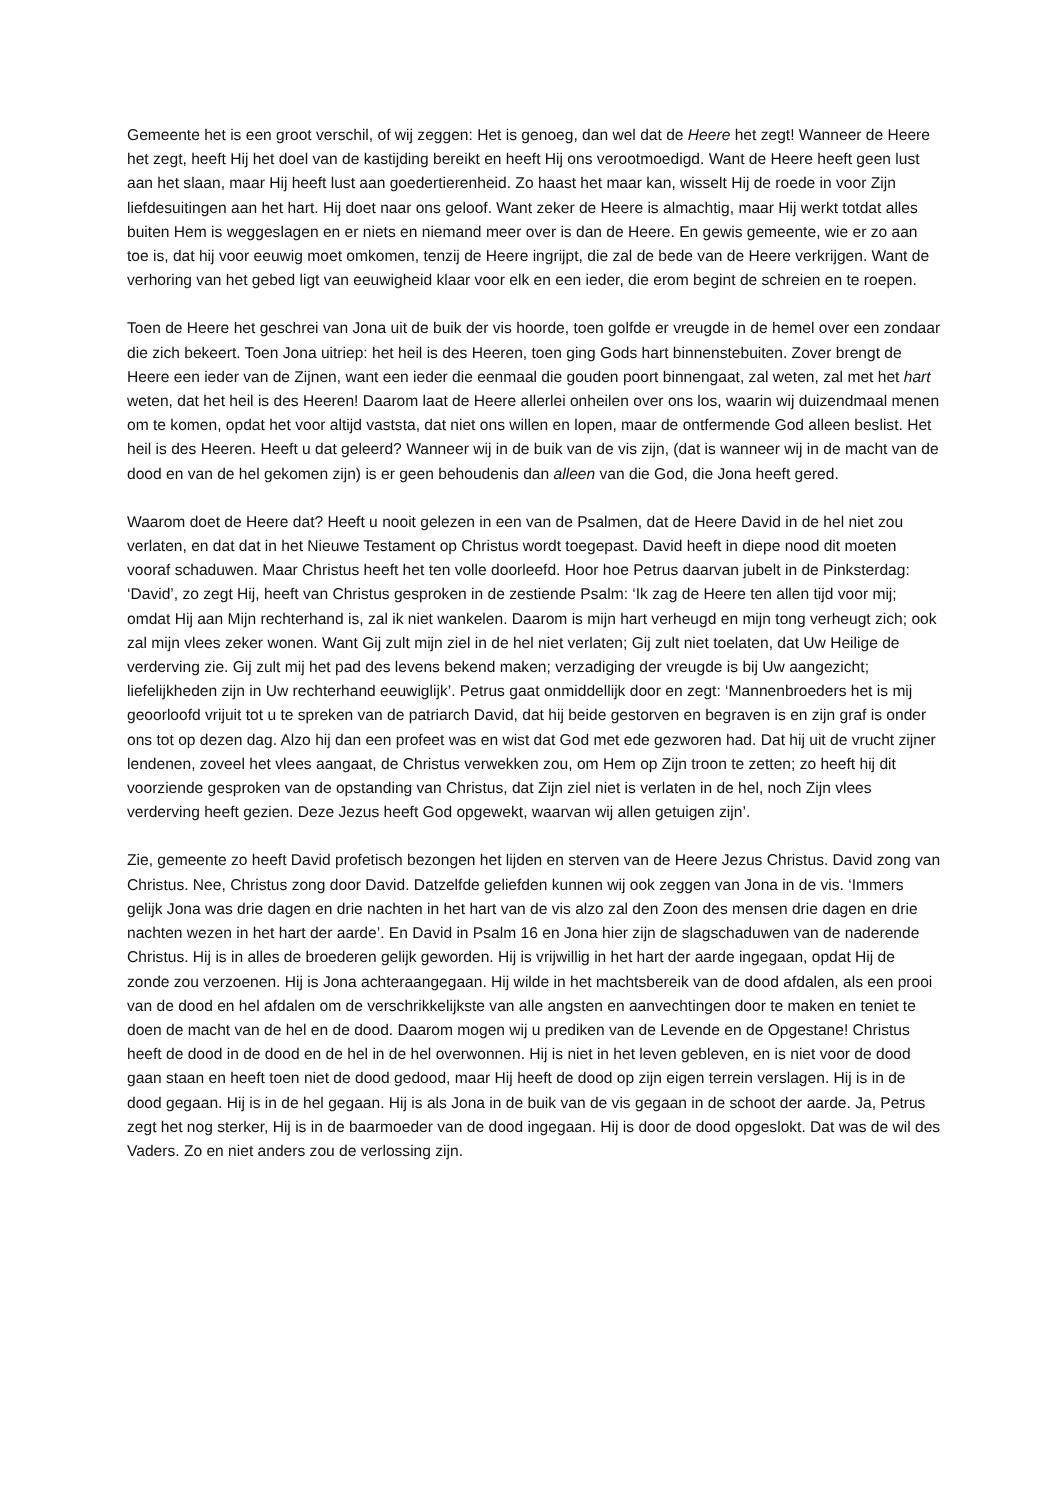Gemeente het is een groot verschil, of wij zeggen: Het is genoeg, dan wel dat de Heere het zegt! Wanneer de Heere het zegt, heeft Hij het doel van de kastijding bereikt en heeft Hij ons verootmoedigd. Want de Heere heeft geen lust aan het slaan, maar Hij heeft lust aan goedertierenheid. Zo haast het maar kan, wisselt Hij de roede in voor Zijn liefdesuitingen aan het hart. Hij doet naar ons geloof. Want zeker de Heere is almachtig, maar Hij werkt totdat alles buiten Hem is weggeslagen en er niets en niemand meer over is dan de Heere. En gewis gemeente, wie er zo aan toe is, dat hij voor eeuwig moet omkomen, tenzij de Heere ingrijpt, die zal de bede van de Heere verkrijgen. Want de verhoring van het gebed ligt van eeuwigheid klaar voor elk en een ieder, die erom begint de schreien en te roepen.
Toen de Heere het geschrei van Jona uit de buik der vis hoorde, toen golfde er vreugde in de hemel over een zondaar die zich bekeert. Toen Jona uitriep: het heil is des Heeren, toen ging Gods hart binnenstebuiten. Zover brengt de Heere een ieder van de Zijnen, want een ieder die eenmaal die gouden poort binnengaat, zal weten, zal met het hart weten, dat het heil is des Heeren! Daarom laat de Heere allerlei onheilen over ons los, waarin wij duizendmaal menen om te komen, opdat het voor altijd vaststa, dat niet ons willen en lopen, maar de ontfermende God alleen beslist. Het heil is des Heeren. Heeft u dat geleerd? Wanneer wij in de buik van de vis zijn, (dat is wanneer wij in de macht van de dood en van de hel gekomen zijn) is er geen behoudenis dan alleen van die God, die Jona heeft gered.
Waarom doet de Heere dat? Heeft u nooit gelezen in een van de Psalmen, dat de Heere David in de hel niet zou verlaten, en dat dat in het Nieuwe Testament op Christus wordt toegepast. David heeft in diepe nood dit moeten vooraf schaduwen. Maar Christus heeft het ten volle doorleefd. Hoor hoe Petrus daarvan jubelt in de Pinksterdag: ‘David’, zo zegt Hij, heeft van Christus gesproken in de zestiende Psalm: ‘Ik zag de Heere ten allen tijd voor mij; omdat Hij aan Mijn rechterhand is, zal ik niet wankelen. Daarom is mijn hart verheugd en mijn tong verheugt zich; ook zal mijn vlees zeker wonen. Want Gij zult mijn ziel in de hel niet verlaten; Gij zult niet toelaten, dat Uw Heilige de verderving zie. Gij zult mij het pad des levens bekend maken; verzadiging der vreugde is bij Uw aangezicht; liefelijkheden zijn in Uw rechterhand eeuwiglijk’. Petrus gaat onmiddellijk door en zegt: ‘Mannenbroeders het is mij geoorloofd vrijuit tot u te spreken van de patriarch David, dat hij beide gestorven en begraven is en zijn graf is onder ons tot op dezen dag. Alzo hij dan een profeet was en wist dat God met ede gezworen had. Dat hij uit de vrucht zijner lendenen, zoveel het vlees aangaat, de Christus verwekken zou, om Hem op Zijn troon te zetten; zo heeft hij dit voorziende gesproken van de opstanding van Christus, dat Zijn ziel niet is verlaten in de hel, noch Zijn vlees verderving heeft gezien. Deze Jezus heeft God opgewekt, waarvan wij allen getuigen zijn’.
Zie, gemeente zo heeft David profetisch bezongen het lijden en sterven van de Heere Jezus Christus. David zong van Christus. Nee, Christus zong door David. Datzelfde geliefden kunnen wij ook zeggen van Jona in de vis. ‘Immers gelijk Jona was drie dagen en drie nachten in het hart van de vis alzo zal den Zoon des mensen drie dagen en drie nachten wezen in het hart der aarde’. En David in Psalm 16 en Jona hier zijn de slagschaduwen van de naderende Christus. Hij is in alles de broederen gelijk geworden. Hij is vrijwillig in het hart der aarde ingegaan, opdat Hij de zonde zou verzoenen. Hij is Jona achteraangegaan. Hij wilde in het machtsbereik van de dood afdalen, als een prooi van de dood en hel afdalen om de verschrikkelijkste van alle angsten en aanvechtingen door te maken en teniet te doen de macht van de hel en de dood. Daarom mogen wij u prediken van de Levende en de Opgestane! Christus heeft de dood in de dood en de hel in de hel overwonnen. Hij is niet in het leven gebleven, en is niet voor de dood gaan staan en heeft toen niet de dood gedood, maar Hij heeft de dood op zijn eigen terrein verslagen. Hij is in de dood gegaan. Hij is in de hel gegaan. Hij is als Jona in de buik van de vis gegaan in de schoot der aarde. Ja, Petrus zegt het nog sterker, Hij is in de baarmoeder van de dood ingegaan. Hij is door de dood opgeslokt. Dat was de wil des Vaders. Zo en niet anders zou de verlossing zijn.